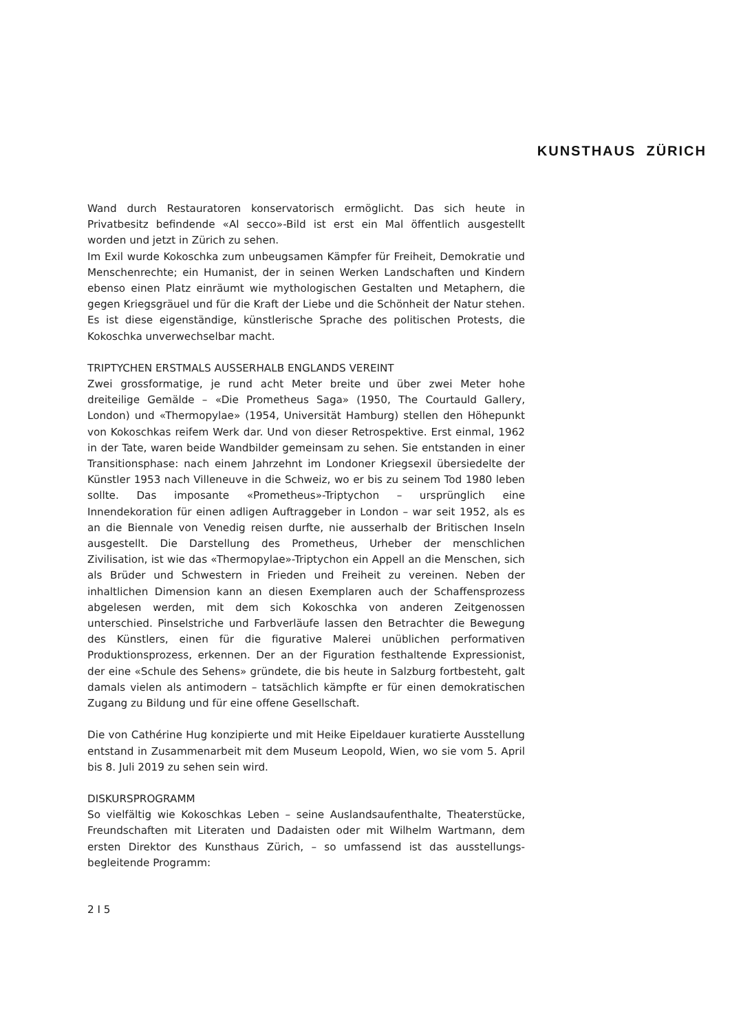KUNSTHAUS ZÜRICH
Wand durch Restauratoren konservatorisch ermöglicht. Das sich heute in Privatbesitz befindende «Al secco»-Bild ist erst ein Mal öffentlich ausgestellt worden und jetzt in Zürich zu sehen.
Im Exil wurde Kokoschka zum unbeugsamen Kämpfer für Freiheit, Demokratie und Menschenrechte; ein Humanist, der in seinen Werken Landschaften und Kindern ebenso einen Platz einräumt wie mythologischen Gestalten und Metaphern, die gegen Kriegsgräuel und für die Kraft der Liebe und die Schönheit der Natur stehen. Es ist diese eigenständige, künstlerische Sprache des politischen Protests, die Kokoschka unverwechselbar macht.
TRIPTYCHEN ERSTMALS AUSSERHALB ENGLANDS VEREINT
Zwei grossformatige, je rund acht Meter breite und über zwei Meter hohe dreiteilige Gemälde – «Die Prometheus Saga» (1950, The Courtauld Gallery, London) und «Thermopylae» (1954, Universität Hamburg) stellen den Höhepunkt von Kokoschkas reifem Werk dar. Und von dieser Retrospektive. Erst einmal, 1962 in der Tate, waren beide Wandbilder gemeinsam zu sehen. Sie entstanden in einer Transitionsphase: nach einem Jahrzehnt im Londoner Kriegsexil übersiedelte der Künstler 1953 nach Villeneuve in die Schweiz, wo er bis zu seinem Tod 1980 leben sollte. Das imposante «Prometheus»-Triptychon – ursprünglich eine Innendekoration für einen adligen Auftraggeber in London – war seit 1952, als es an die Biennale von Venedig reisen durfte, nie ausserhalb der Britischen Inseln ausgestellt. Die Darstellung des Prometheus, Urheber der menschlichen Zivilisation, ist wie das «Thermopylae»-Triptychon ein Appell an die Menschen, sich als Brüder und Schwestern in Frieden und Freiheit zu vereinen. Neben der inhaltlichen Dimension kann an diesen Exemplaren auch der Schaffensprozess abgelesen werden, mit dem sich Kokoschka von anderen Zeitgenossen unterschied. Pinselstriche und Farbverläufe lassen den Betrachter die Bewegung des Künstlers, einen für die figurative Malerei unüblichen performativen Produktionsprozess, erkennen. Der an der Figuration festhaltende Expressionist, der eine «Schule des Sehens» gründete, die bis heute in Salzburg fortbesteht, galt damals vielen als antimodern – tatsächlich kämpfte er für einen demokratischen Zugang zu Bildung und für eine offene Gesellschaft.
Die von Cathérine Hug konzipierte und mit Heike Eipeldauer kuratierte Ausstellung entstand in Zusammenarbeit mit dem Museum Leopold, Wien, wo sie vom 5. April bis 8. Juli 2019 zu sehen sein wird.
DISKURSPROGRAMM
So vielfältig wie Kokoschkas Leben – seine Auslandsaufenthalte, Theaterstücke, Freundschaften mit Literaten und Dadaisten oder mit Wilhelm Wartmann, dem ersten Direktor des Kunsthaus Zürich, – so umfassend ist das ausstellungs-begleitende Programm:
2 I 5